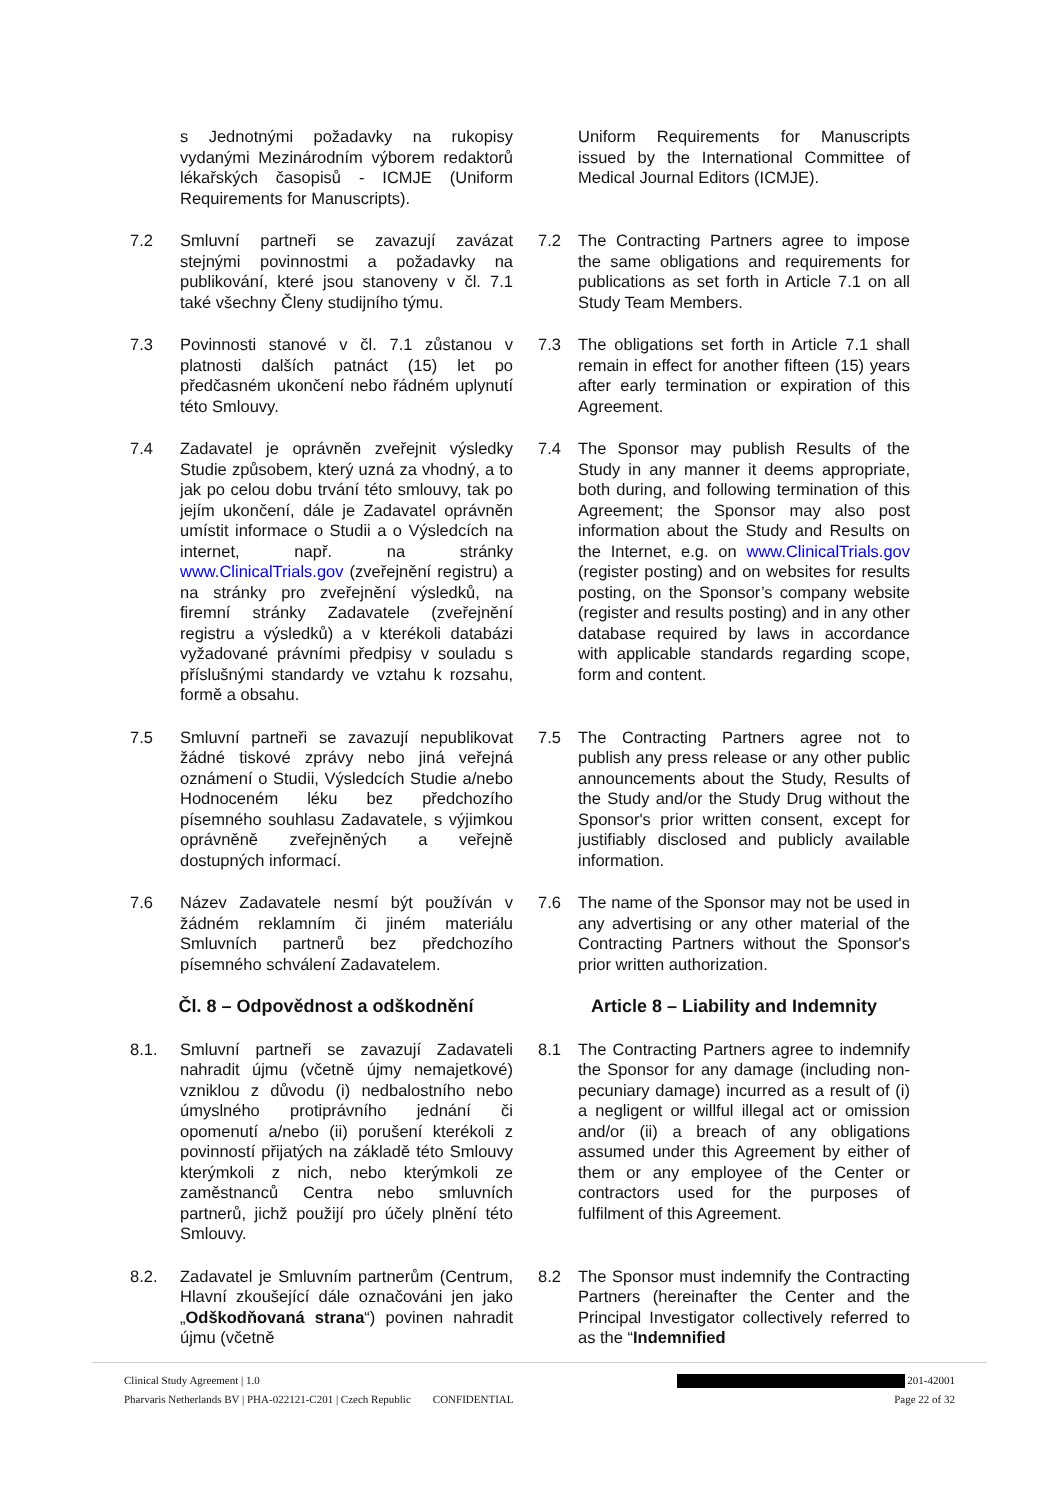s Jednotnými požadavky na rukopisy vydanými Mezinárodním výborem redaktorů lékařských časopisů - ICMJE (Uniform Requirements for Manuscripts).
Uniform Requirements for Manuscripts issued by the International Committee of Medical Journal Editors (ICMJE).
7.2 Smluvní partneři se zavazují zavázat stejnými povinnostmi a požadavky na publikování, které jsou stanoveny v čl. 7.1 také všechny Členy studijního týmu.
7.2 The Contracting Partners agree to impose the same obligations and requirements for publications as set forth in Article 7.1 on all Study Team Members.
7.3 Povinnosti stanové v čl. 7.1 zůstanou v platnosti dalších patnáct (15) let po předčasném ukončení nebo řádném uplynutí této Smlouvy.
7.3 The obligations set forth in Article 7.1 shall remain in effect for another fifteen (15) years after early termination or expiration of this Agreement.
7.4 Zadavatel je oprávněn zveřejnit výsledky Studie způsobem, který uzná za vhodný, a to jak po celou dobu trvání této smlouvy, tak po jejím ukončení, dále je Zadavatel oprávněn umístit informace o Studii a o Výsledcích na internet, např. na stránky www.ClinicalTrials.gov (zveřejnění registru) a na stránky pro zveřejnění výsledků, na firemní stránky Zadavatele (zveřejnění registru a výsledků) a v kterékoli databázi vyžadované právními předpisy v souladu s příslušnými standardy ve vztahu k rozsahu, formě a obsahu.
7.4 The Sponsor may publish Results of the Study in any manner it deems appropriate, both during, and following termination of this Agreement; the Sponsor may also post information about the Study and Results on the Internet, e.g. on www.ClinicalTrials.gov (register posting) and on websites for results posting, on the Sponsor’s company website (register and results posting) and in any other database required by laws in accordance with applicable standards regarding scope, form and content.
7.5 Smluvní partneři se zavazují nepublikovat žádné tiskové zprávy nebo jiná veřejná oznámení o Studii, Výsledcích Studie a/nebo Hodnoceném léku bez předchozího písemného souhlasu Zadavatele, s výjimkou oprávněně zveřejněných a veřejně dostupných informací.
7.5 The Contracting Partners agree not to publish any press release or any other public announcements about the Study, Results of the Study and/or the Study Drug without the Sponsor's prior written consent, except for justifiably disclosed and publicly available information.
7.6 Název Zadavatele nesmí být používán v žádném reklamním či jiném materiálu Smluvních partnerů bez předchozího písemného schválení Zadavatelem.
7.6 The name of the Sponsor may not be used in any advertising or any other material of the Contracting Partners without the Sponsor's prior written authorization.
Čl. 8 – Odpovědnost a odškodnění Article 8 – Liability and Indemnity
8.1. Smluvní partneři se zavazují Zadavateli nahradit újmu (včetně újmy nemajetkové) vzniklou z důvodu (i) nedbalostního nebo úmyslného protiprávního jednání či opomenutí a/nebo (ii) porušení kterékoli z povinností přijatých na základě této Smlouvy kterýmkoli z nich, nebo kterýmkoli ze zaměstnanců Centra nebo smluvních partnerů, jichž použijí pro účely plnění této Smlouvy.
8.1 The Contracting Partners agree to indemnify the Sponsor for any damage (including non-pecuniary damage) incurred as a result of (i) a negligent or willful illegal act or omission and/or (ii) a breach of any obligations assumed under this Agreement by either of them or any employee of the Center or contractors used for the purposes of fulfilment of this Agreement.
8.2. Zadavatel je Smluvním partnerům (Centrum, Hlavní zkoušející dále označováni jen jako „Odškodňovaná strana“) povinen nahradit újmu (včetně
8.2 The Sponsor must indemnify the Contracting Partners (hereinafter the Center and the Principal Investigator collectively referred to as the “Indemnified
Clinical Study Agreement | 1.0 201-42001
Pharvaris Netherlands BV | PHA-022121-C201 | Czech Republic CONFIDENTIAL Page 22 of 32